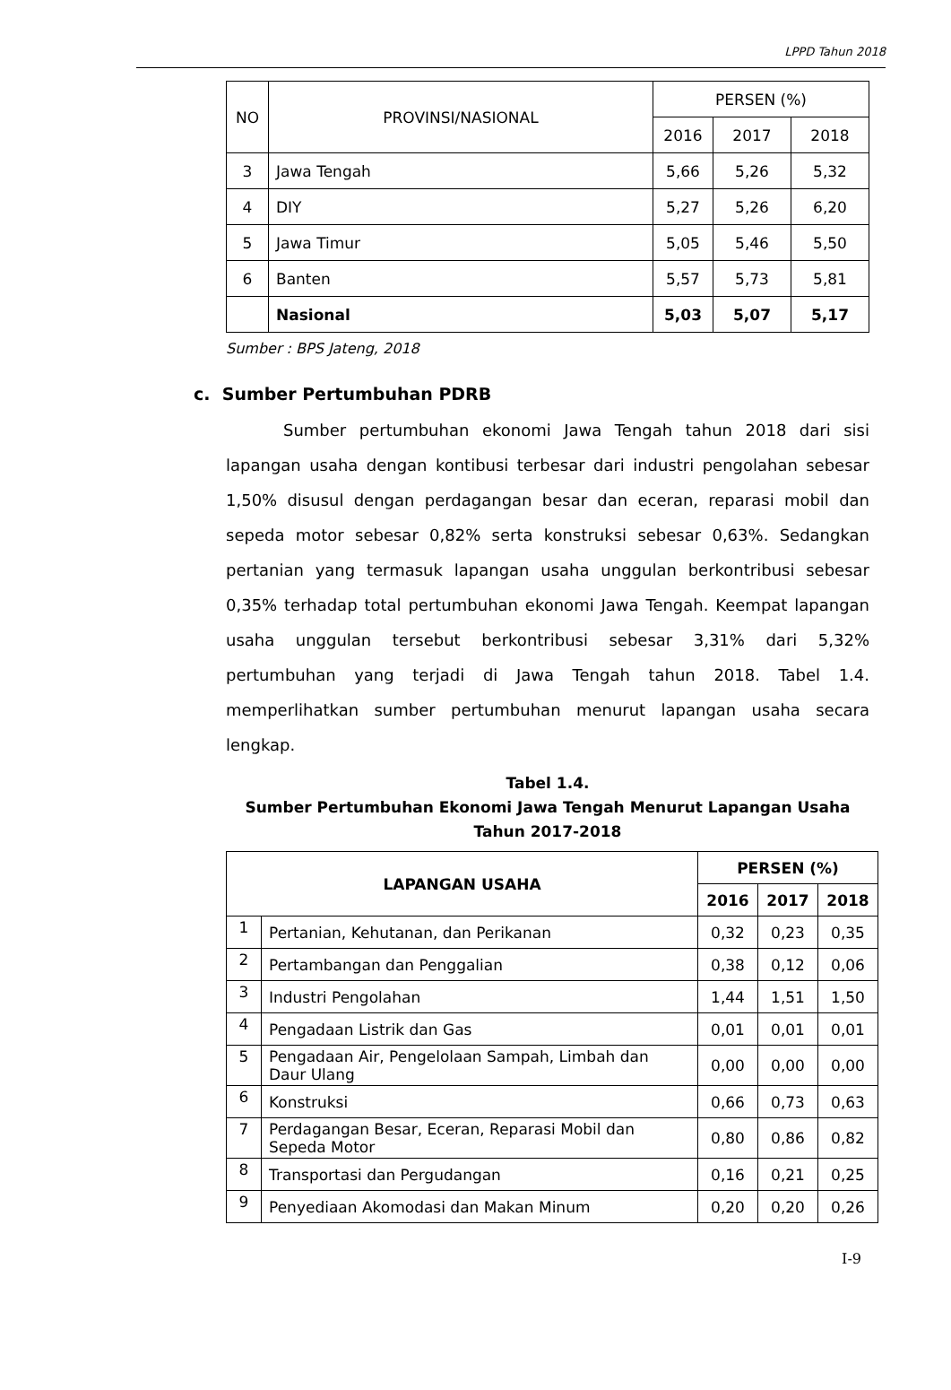LPPD Tahun 2018
| NO | PROVINSI/NASIONAL | PERSEN (%) | | |
| | | 2016 | 2017 | 2018 |
| 3 | Jawa Tengah | 5,66 | 5,26 | 5,32 |
| 4 | DIY | 5,27 | 5,26 | 6,20 |
| 5 | Jawa Timur | 5,05 | 5,46 | 5,50 |
| 6 | Banten | 5,57 | 5,73 | 5,81 |
| | Nasional | 5,03 | 5,07 | 5,17 |
Sumber : BPS Jateng, 2018
c. Sumber Pertumbuhan PDRB
Sumber pertumbuhan ekonomi Jawa Tengah tahun 2018 dari sisi lapangan usaha dengan kontibusi terbesar dari industri pengolahan sebesar 1,50% disusul dengan perdagangan besar dan eceran, reparasi mobil dan sepeda motor sebesar 0,82% serta konstruksi sebesar 0,63%. Sedangkan pertanian yang termasuk lapangan usaha unggulan berkontribusi sebesar 0,35% terhadap total pertumbuhan ekonomi Jawa Tengah. Keempat lapangan usaha unggulan tersebut berkontribusi sebesar 3,31% dari 5,32% pertumbuhan yang terjadi di Jawa Tengah tahun 2018. Tabel 1.4. memperlihatkan sumber pertumbuhan menurut lapangan usaha secara lengkap.
Tabel 1.4.
Sumber Pertumbuhan Ekonomi Jawa Tengah Menurut Lapangan Usaha
Tahun 2017-2018
| LAPANGAN USAHA | | PERSEN (%) | | |
| --- | --- | --- | --- | --- |
| | | 2016 | 2017 | 2018 |
| 1 | Pertanian, Kehutanan, dan Perikanan | 0,32 | 0,23 | 0,35 |
| 2 | Pertambangan dan Penggalian | 0,38 | 0,12 | 0,06 |
| 3 | Industri Pengolahan | 1,44 | 1,51 | 1,50 |
| 4 | Pengadaan Listrik dan Gas | 0,01 | 0,01 | 0,01 |
| 5 | Pengadaan Air, Pengelolaan Sampah, Limbah dan Daur Ulang | 0,00 | 0,00 | 0,00 |
| 6 | Konstruksi | 0,66 | 0,73 | 0,63 |
| 7 | Perdagangan Besar, Eceran, Reparasi Mobil dan Sepeda Motor | 0,80 | 0,86 | 0,82 |
| 8 | Transportasi dan Pergudangan | 0,16 | 0,21 | 0,25 |
| 9 | Penyediaan Akomodasi dan Makan Minum | 0,20 | 0,20 | 0,26 |
I-9